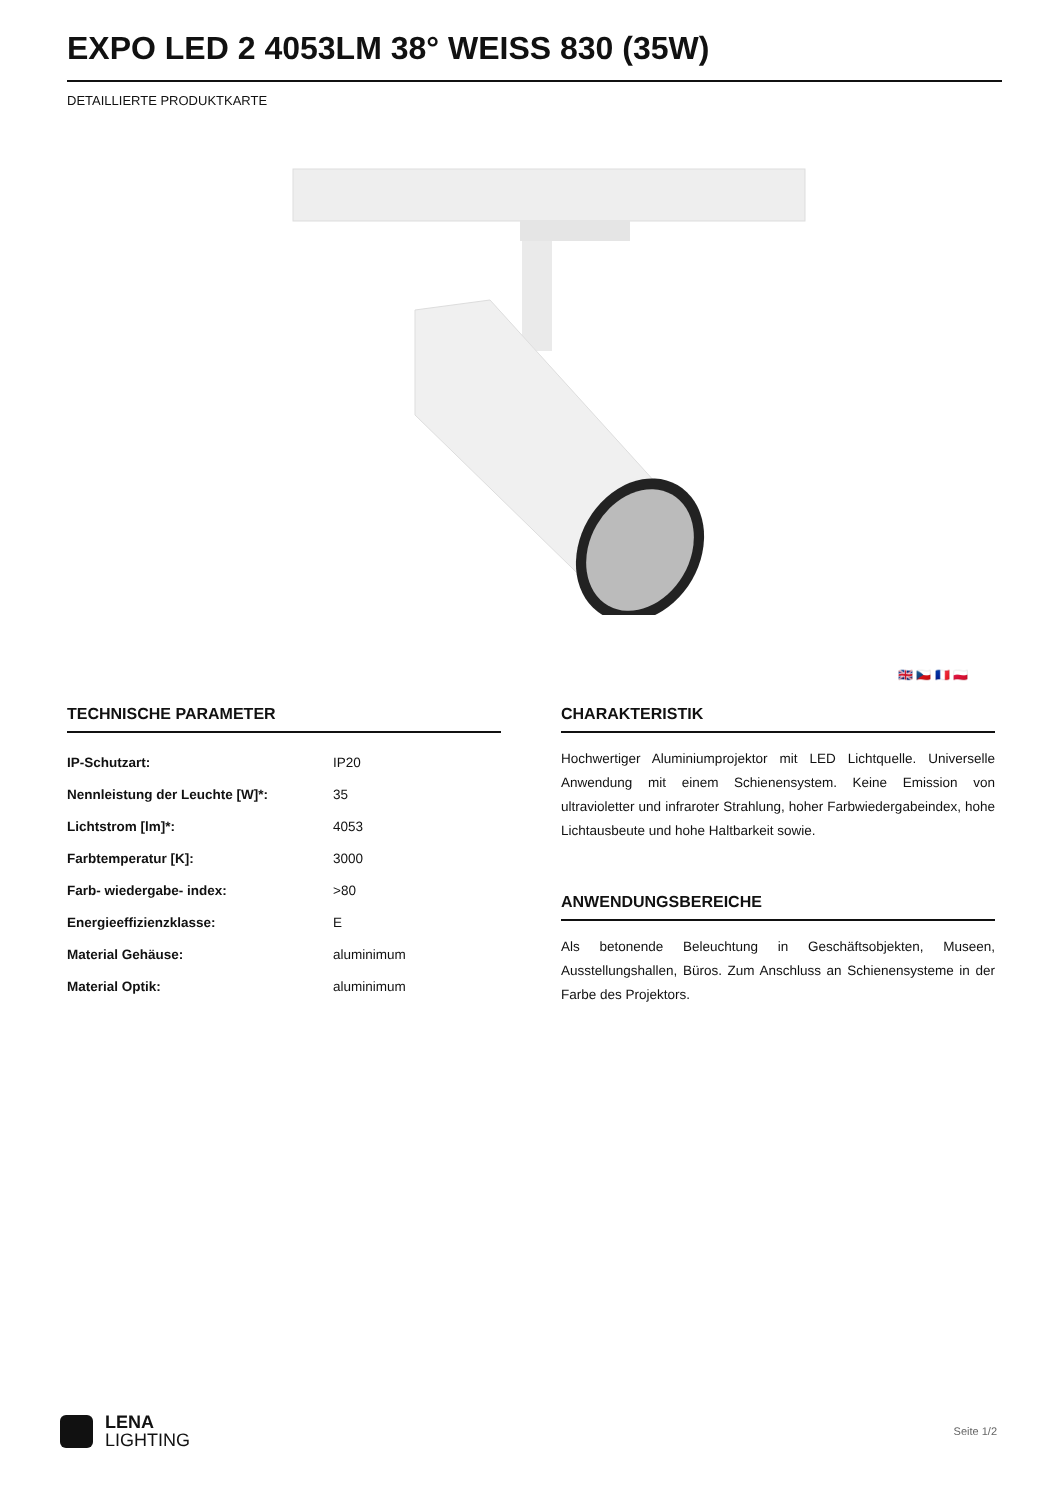EXPO LED 2 4053LM 38° WEISS 830 (35W)
DETAILLIERTE PRODUKTKARTE
🇬🇧 🇨🇿 🇫🇷 🇵🇱
TECHNISCHE PARAMETER
| IP-Schutzart: | IP20 |
| Nennleistung der Leuchte [W]*: | 35 |
| Lichtstrom [lm]*: | 4053 |
| Farbtemperatur [K]: | 3000 |
| Farb- wiedergabe- index: | >80 |
| Energieeffizienzklasse: | E |
| Material Gehäuse: | aluminimum |
| Material Optik: | aluminimum |
CHARAKTERISTIK
Hochwertiger Aluminiumprojektor mit LED Lichtquelle. Universelle Anwendung mit einem Schienensystem. Keine Emission von ultravioletter und infraroter Strahlung, hoher Farbwiedergabeindex, hohe Lichtausbeute und hohe Haltbarkeit sowie.
ANWENDUNGSBEREICHE
Als betonende Beleuchtung in Geschäftsobjekten, Museen, Ausstellungshallen, Büros. Zum Anschluss an Schienensysteme in der Farbe des Projektors.
LENA
LIGHTING
Seite 1/2